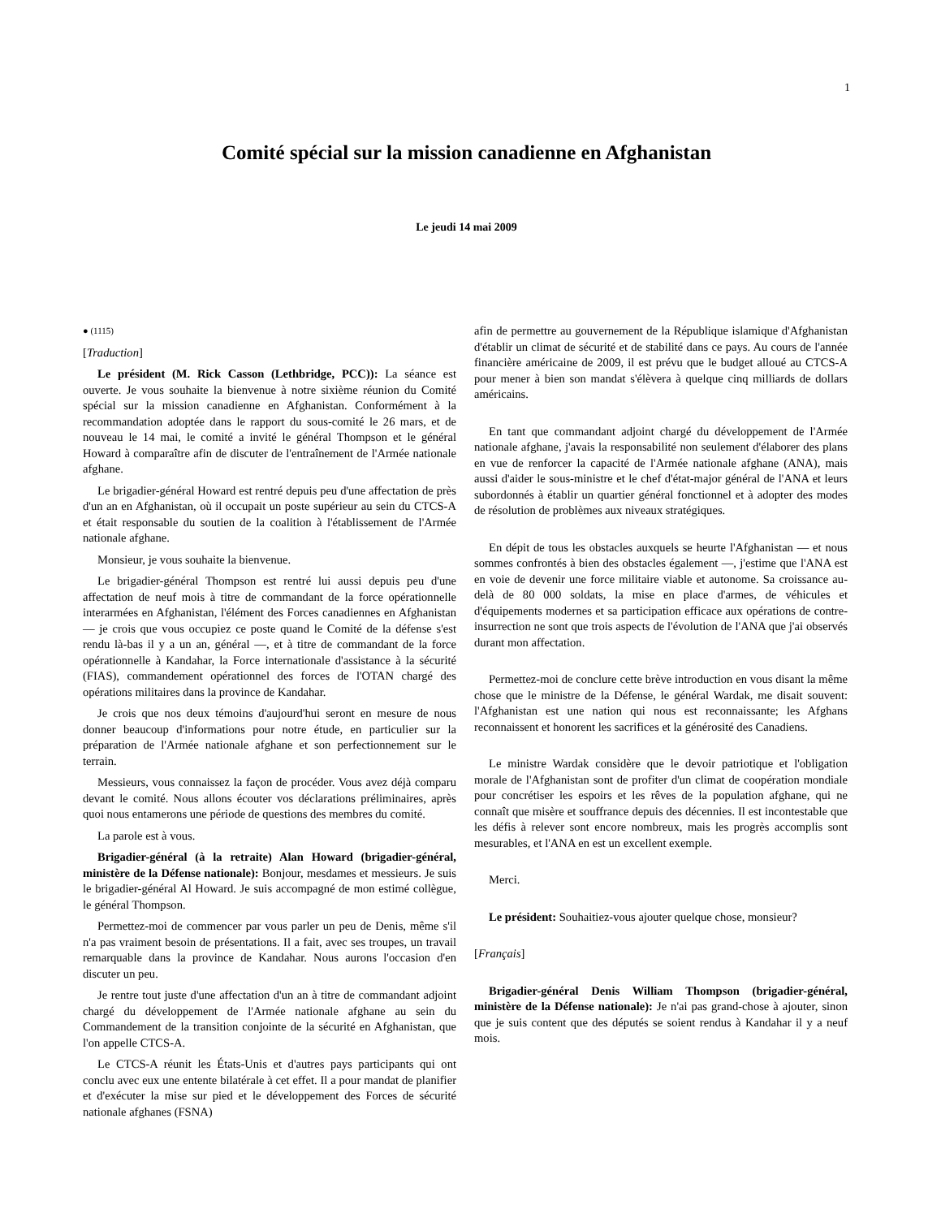1
Comité spécial sur la mission canadienne en Afghanistan
Le jeudi 14 mai 2009
● (1115)
[Traduction]
Le président (M. Rick Casson (Lethbridge, PCC)): La séance est ouverte. Je vous souhaite la bienvenue à notre sixième réunion du Comité spécial sur la mission canadienne en Afghanistan. Conformément à la recommandation adoptée dans le rapport du sous-comité le 26 mars, et de nouveau le 14 mai, le comité a invité le général Thompson et le général Howard à comparaître afin de discuter de l'entraînement de l'Armée nationale afghane.
Le brigadier-général Howard est rentré depuis peu d'une affectation de près d'un an en Afghanistan, où il occupait un poste supérieur au sein du CTCS-A et était responsable du soutien de la coalition à l'établissement de l'Armée nationale afghane.
Monsieur, je vous souhaite la bienvenue.
Le brigadier-général Thompson est rentré lui aussi depuis peu d'une affectation de neuf mois à titre de commandant de la force opérationnelle interarmées en Afghanistan, l'élément des Forces canadiennes en Afghanistan — je crois que vous occupiez ce poste quand le Comité de la défense s'est rendu là-bas il y a un an, général —, et à titre de commandant de la force opérationnelle à Kandahar, la Force internationale d'assistance à la sécurité (FIAS), commandement opérationnel des forces de l'OTAN chargé des opérations militaires dans la province de Kandahar.
Je crois que nos deux témoins d'aujourd'hui seront en mesure de nous donner beaucoup d'informations pour notre étude, en particulier sur la préparation de l'Armée nationale afghane et son perfectionnement sur le terrain.
Messieurs, vous connaissez la façon de procéder. Vous avez déjà comparu devant le comité. Nous allons écouter vos déclarations préliminaires, après quoi nous entamerons une période de questions des membres du comité.
La parole est à vous.
Brigadier-général (à la retraite) Alan Howard (brigadier-général, ministère de la Défense nationale): Bonjour, mesdames et messieurs. Je suis le brigadier-général Al Howard. Je suis accompagné de mon estimé collègue, le général Thompson.
Permettez-moi de commencer par vous parler un peu de Denis, même s'il n'a pas vraiment besoin de présentations. Il a fait, avec ses troupes, un travail remarquable dans la province de Kandahar. Nous aurons l'occasion d'en discuter un peu.
Je rentre tout juste d'une affectation d'un an à titre de commandant adjoint chargé du développement de l'Armée nationale afghane au sein du Commandement de la transition conjointe de la sécurité en Afghanistan, que l'on appelle CTCS-A.
Le CTCS-A réunit les États-Unis et d'autres pays participants qui ont conclu avec eux une entente bilatérale à cet effet. Il a pour mandat de planifier et d'exécuter la mise sur pied et le développement des Forces de sécurité nationale afghanes (FSNA)
afin de permettre au gouvernement de la République islamique d'Afghanistan d'établir un climat de sécurité et de stabilité dans ce pays. Au cours de l'année financière américaine de 2009, il est prévu que le budget alloué au CTCS-A pour mener à bien son mandat s'élèvera à quelque cinq milliards de dollars américains.
En tant que commandant adjoint chargé du développement de l'Armée nationale afghane, j'avais la responsabilité non seulement d'élaborer des plans en vue de renforcer la capacité de l'Armée nationale afghane (ANA), mais aussi d'aider le sous-ministre et le chef d'état-major général de l'ANA et leurs subordonnés à établir un quartier général fonctionnel et à adopter des modes de résolution de problèmes aux niveaux stratégiques.
En dépit de tous les obstacles auxquels se heurte l'Afghanistan — et nous sommes confrontés à bien des obstacles également —, j'estime que l'ANA est en voie de devenir une force militaire viable et autonome. Sa croissance au-delà de 80 000 soldats, la mise en place d'armes, de véhicules et d'équipements modernes et sa participation efficace aux opérations de contre-insurrection ne sont que trois aspects de l'évolution de l'ANA que j'ai observés durant mon affectation.
Permettez-moi de conclure cette brève introduction en vous disant la même chose que le ministre de la Défense, le général Wardak, me disait souvent: l'Afghanistan est une nation qui nous est reconnaissante; les Afghans reconnaissent et honorent les sacrifices et la générosité des Canadiens.
Le ministre Wardak considère que le devoir patriotique et l'obligation morale de l'Afghanistan sont de profiter d'un climat de coopération mondiale pour concrétiser les espoirs et les rêves de la population afghane, qui ne connaît que misère et souffrance depuis des décennies. Il est incontestable que les défis à relever sont encore nombreux, mais les progrès accomplis sont mesurables, et l'ANA en est un excellent exemple.
Merci.
Le président: Souhaitiez-vous ajouter quelque chose, monsieur?
[Français]
Brigadier-général Denis William Thompson (brigadier-général, ministère de la Défense nationale): Je n'ai pas grand-chose à ajouter, sinon que je suis content que des députés se soient rendus à Kandahar il y a neuf mois.